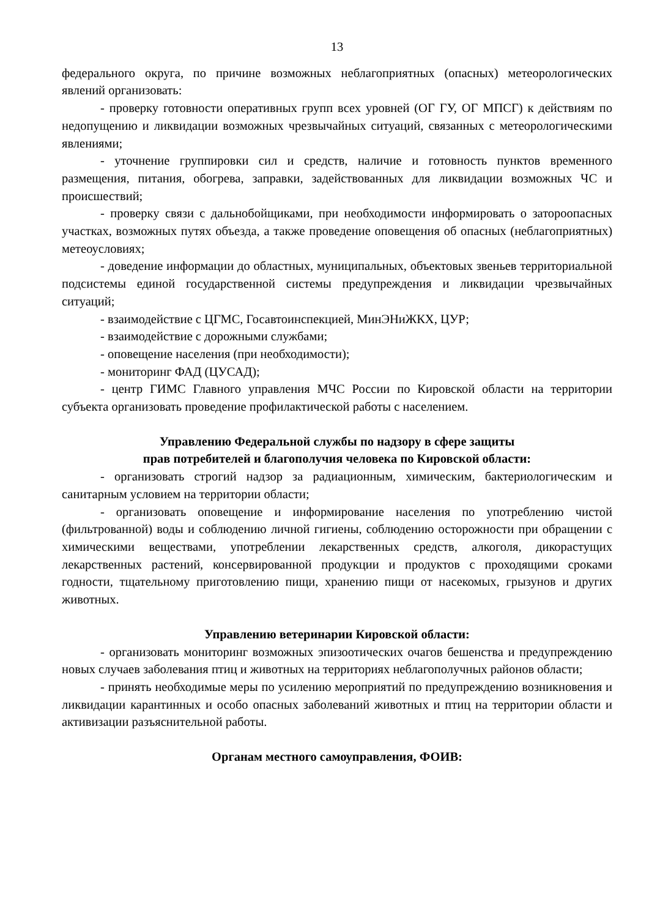13
федерального округа, по причине возможных неблагоприятных (опасных) метеорологических явлений организовать:
- проверку готовности оперативных групп всех уровней (ОГ ГУ, ОГ МПСГ) к действиям по недопущению и ликвидации возможных чрезвычайных ситуаций, связанных с метеорологическими явлениями;
- уточнение группировки сил и средств, наличие и готовность пунктов временного размещения, питания, обогрева, заправки, задействованных для ликвидации возможных ЧС и происшествий;
- проверку связи с дальнобойщиками, при необходимости информировать о затороопасных участках, возможных путях объезда, а также проведение оповещения об опасных (неблагоприятных) метеоусловиях;
- доведение информации до областных, муниципальных, объектовых звеньев территориальной подсистемы единой государственной системы предупреждения и ликвидации чрезвычайных ситуаций;
- взаимодействие с ЦГМС, Госавтоинспекцией, МинЭНиЖКХ, ЦУР;
- взаимодействие с дорожными службами;
- оповещение населения (при необходимости);
- мониторинг ФАД (ЦУСАД);
- центр ГИМС Главного управления МЧС России по Кировской области на территории субъекта организовать проведение профилактической работы с населением.
Управлению Федеральной службы по надзору в сфере защиты
прав потребителей и благополучия человека по Кировской области:
- организовать строгий надзор за радиационным, химическим, бактериологическим и санитарным условием на территории области;
- организовать оповещение и информирование населения по употреблению чистой (фильтрованной) воды и соблюдению личной гигиены, соблюдению осторожности при обращении с химическими веществами, употреблении лекарственных средств, алкоголя, дикорастущих лекарственных растений, консервированной продукции и продуктов с проходящими сроками годности, тщательному приготовлению пищи, хранению пищи от насекомых, грызунов и других животных.
Управлению ветеринарии Кировской области:
- организовать мониторинг возможных эпизоотических очагов бешенства и предупреждению новых случаев заболевания птиц и животных на территориях неблагополучных районов области;
- принять необходимые меры по усилению мероприятий по предупреждению возникновения и ликвидации карантинных и особо опасных заболеваний животных и птиц на территории области и активизации разъяснительной работы.
Органам местного самоуправления, ФОИВ: